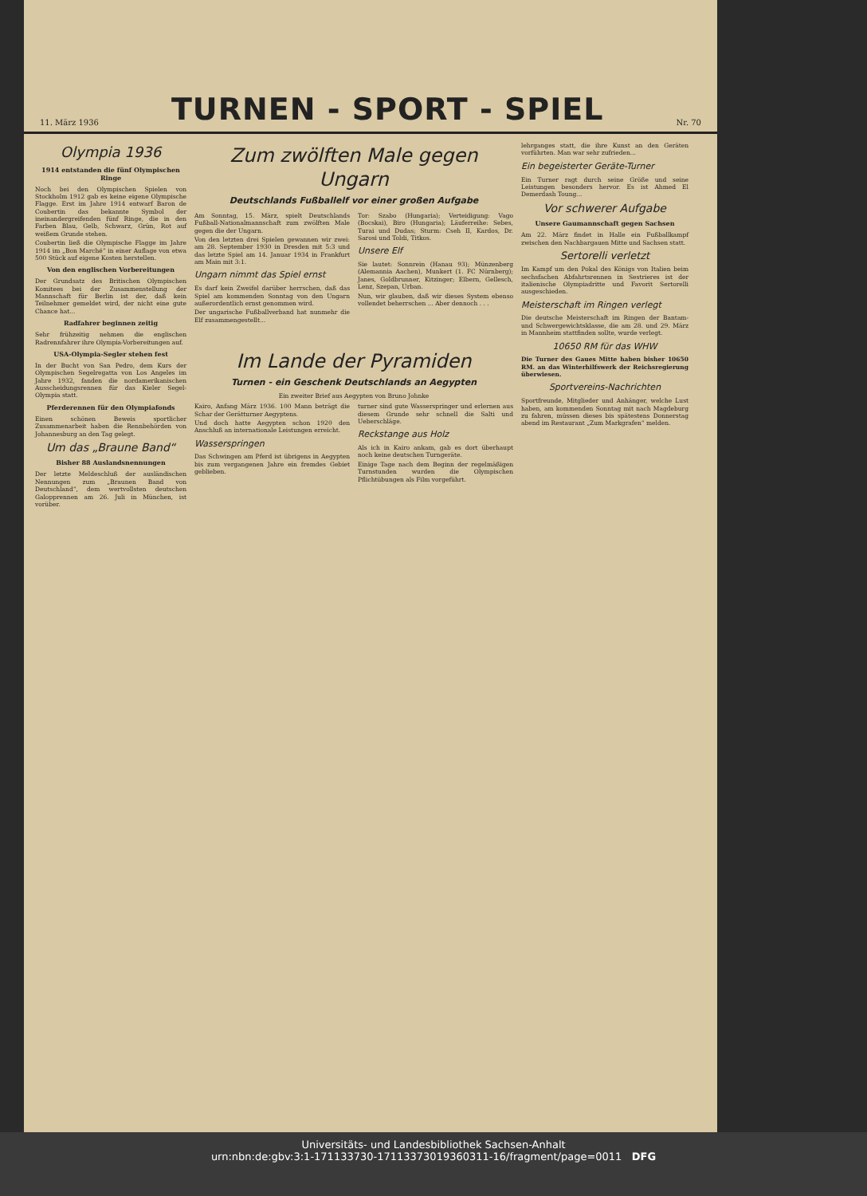11. März 1936
TURNEN - SPORT - SPIEL
Nr. 70
Olympia 1936
1914 entstanden die fünf Olympischen Ringe
Noch bei den Olympischen Spielen von Stockholm 1912 gab es keine eigene Olympische Flagge. Erst im Jahre 1914 entwarf Baron de Coubertin das bekannte Symbol der ineinandergreifenden fünf Ringe, die in den Farben Blau, Gelb, Schwarz, Grün, Rot auf weißem Grunde stehen.
Coubertin ließ die Olympische Flagge im Jahre 1914 im „Bon Marché“ in einer Auflage von etwa 500 Stück auf eigene Kosten herstellen.
Von den englischen Vorbereitungen
Der Grundsatz des Britischen Olympischen Komitees bei der Zusammenstellung der Mannschaft für Berlin ist der, daß kein Teilnehmer gemeldet wird, der nicht eine gute Chance hat...
Radfahrer beginnen zeitig
Sehr frühzeitig nehmen die englischen Radrennfahrer ihre Olympia-Vorbereitungen auf.
USA-Olympia-Segler stehen fest
In der Bucht von San Pedro, dem Kurs der Olympischen Segelregatta von Los Angeles im Jahre 1932, fanden die nordamerikanischen Ausscheidungsrennen für das Kieler Segel-Olympia statt.
Pferderennen für den Olympiafonds
Einen schönen Beweis sportlicher Zusammenarbeit haben die Rennbehörden von Johannesburg an den Tag gelegt.
Um das „Braune Band“
Bisher 88 Auslandsnennungen
Der letzte Meldeschluß der ausländischen Nennungen zum „Braunen Band von Deutschland“, dem wertvollsten deutschen Galopprennen am 26. Juli in München, ist vorüber.
Zum zwölften Male gegen Ungarn
Deutschlands Fußballelf vor einer großen Aufgabe
Am Sonntag, 15. März, spielt Deutschlands Fußball-Nationalmannschaft zum zwölften Male gegen die der Ungarn.
Von den letzten drei Spielen gewannen wir zwei: am 28. September 1930 in Dresden mit 5:3 und das letzte Spiel am 14. Januar 1934 in Frankfurt am Main mit 3:1.
Ungarn nimmt das Spiel ernst
Es darf kein Zweifel darüber herrschen, daß das Spiel am kommenden Sonntag von den Ungarn außerordentlich ernst genommen wird.
Der ungarische Fußballverband hat nunmehr die Elf zusammengestellt...
Tor: Szabo (Hungaria); Verteidigung: Vago (Bocskai), Biro (Hungaria); Läuferreihe: Sebes, Turai und Dudas; Sturm: Cseh II, Kardos, Dr. Sarosi und Toldi, Titkos.
Unsere Elf
Sie lautet: Sonnrein (Hanau 93); Münzenberg (Alemannia Aachen), Munkert (1. FC Nürnberg); Janes, Goldbrunner, Kitzinger; Elbern, Gellesch, Lenz, Szepan, Urban.
Nun, wir glauben, daß wir dieses System ebenso vollendet beherrschen ... Aber dennoch . . .
Im Lande der Pyramiden
Turnen - ein Geschenk Deutschlands an Aegypten
Ein zweiter Brief aus Aegypten von Bruno Johnke
Kairo, Anfang März 1936. 100 Mann beträgt die Schar der Gerätturner Aegyptens.
Und doch hatte Aegypten schon 1920 den Anschluß an internationale Leistungen erreicht.
Wasserspringen
Das Schwingen am Pferd ist übrigens in Aegypten bis zum vergangenen Jahre ein fremdes Gebiet geblieben.
turner sind gute Wasserspringer und erlernen aus diesem Grunde sehr schnell die Salti und Ueberschläge.
Reckstange aus Holz
Als ich in Kairo ankam, gab es dort überhaupt noch keine deutschen Turngeräte.
Einige Tage nach dem Beginn der regelmäßigen Turnstunden wurden die Olympischen Pflichtübungen als Film vorgeführt.
lehrganges statt, die ihre Kunst an den Geräten vorführten. Man war sehr zufrieden...
Ein begeisterter Geräte-Turner
Ein Turner ragt durch seine Größe und seine Leistungen besonders hervor. Es ist Ahmed El Demerdash Toung...
Vor schwerer Aufgabe
Unsere Gaumannschaft gegen Sachsen
Am 22. März findet in Halle ein Fußballkampf zwischen den Nachbargauen Mitte und Sachsen statt.
Sertorelli verletzt
Im Kampf um den Pokal des Königs von Italien beim sechsfachen Abfahrtsrennen in Sestrieres ist der italienische Olympiadritte und Favorit Sertorelli ausgeschieden.
Meisterschaft im Ringen verlegt
Die deutsche Meisterschaft im Ringen der Bantam- und Schwergewichtsklasse, die am 28. und 29. März in Mannheim stattfinden sollte, wurde verlegt.
10650 RM für das WHW
Die Turner des Gaues Mitte haben bisher 10650 RM. an das Winterhilfswerk der Reichsregierung überwiesen.
Sportvereins-Nachrichten
Sportfreunde, Mitglieder und Anhänger, welche Lust haben, am kommenden Sonntag mit nach Magdeburg zu fahren, müssen dieses bis spätestens Donnerstag abend im Restaurant „Zum Markgrafen“ melden.
Universitäts- und Landesbibliothek Sachsen-Anhalt
urn:nbn:de:gbv:3:1-171133730-17113373019360311-16/fragment/page=0011 DFG